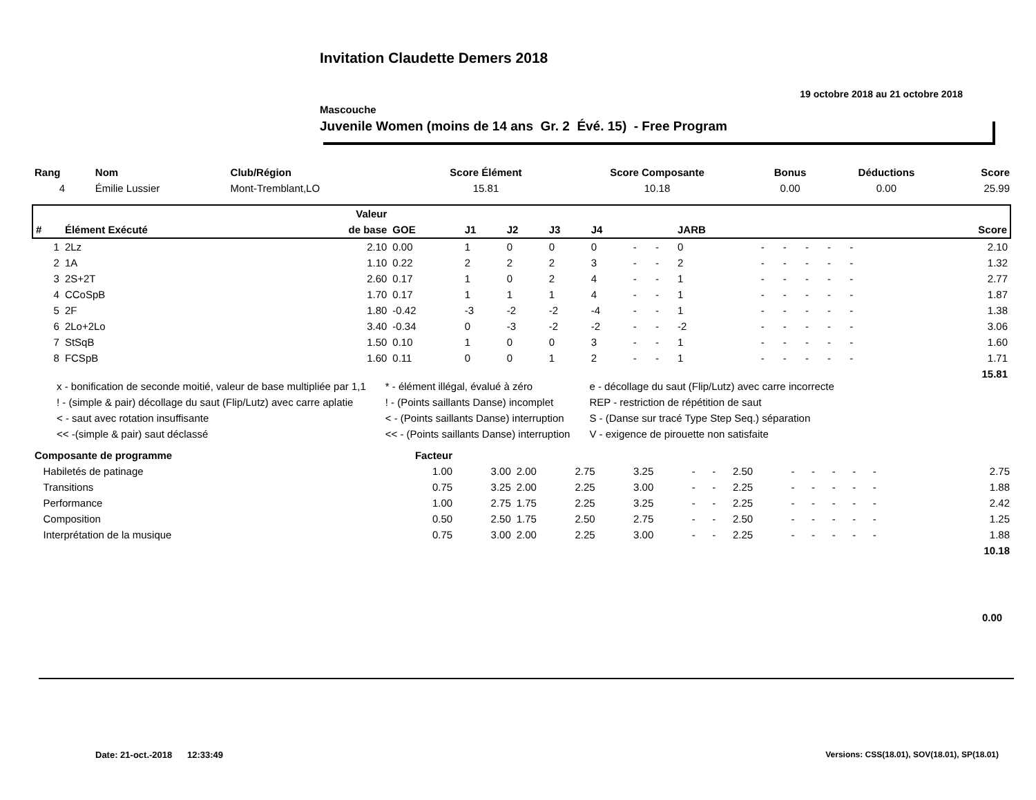Invitation Claudette Demers 2018
19 octobre 2018 au 21 octobre 2018
Mascouche
Juvenile Women (moins de 14 ans Gr. 2 Évé. 15) - Free Program
| Rang | Nom | Club/Région | Score Élément | Score Composante | Bonus | Déductions | Score |
| --- | --- | --- | --- | --- | --- | --- | --- |
| 4 | Émilie Lussier | Mont-Tremblant,LO | 15.81 | 10.18 | 0.00 | 0.00 | 25.99 |
| | | Valeur | | | | | | | | | | | | | | | | | | |
| --- | --- | --- | --- | --- | --- | --- | --- | --- | --- | --- | --- | --- | --- | --- | --- | --- | --- | --- | --- | --- |
| # | Élément Exécuté | de base | GOE | J1 | J2 | J3 | J4 | | | JARB | | | | | | | | | | Score |
| 1 | 2Lz | 2.10 | 0.00 | 1 | 0 | 0 | 0 | - | - | 0 | - | - | - | - | - | | | | | 2.10 |
| 2 | 1A | 1.10 | 0.22 | 2 | 2 | 2 | 3 | - | - | 2 | - | - | - | - | - | | | | | 1.32 |
| 3 | 2S+2T | 2.60 | 0.17 | 1 | 0 | 2 | 4 | - | - | 1 | - | - | - | - | - | | | | | 2.77 |
| 4 | CCoSpB | 1.70 | 0.17 | 1 | 1 | 1 | 4 | - | - | 1 | - | - | - | - | - | | | | | 1.87 |
| 5 | 2F | 1.80 | -0.42 | -3 | -2 | -2 | -4 | - | - | 1 | - | - | - | - | - | | | | | 1.38 |
| 6 | 2Lo+2Lo | 3.40 | -0.34 | 0 | -3 | -2 | -2 | - | - | -2 | - | - | - | - | - | | | | | 3.06 |
| 7 | StSqB | 1.50 | 0.10 | 1 | 0 | 0 | 3 | - | - | 1 | - | - | - | - | - | | | | | 1.60 |
| 8 | FCSpB | 1.60 | 0.11 | 0 | 0 | 1 | 2 | - | - | 1 | - | - | - | - | - | | | | | 1.71 |
| | | | | | | | | | | | | | | | | | | | | 15.81 |
x - bonification de seconde moitié, valeur de base multipliée par 1,1
! - (simple & pair) décollage du saut (Flip/Lutz) avec carre aplatie
< - saut avec rotation insuffisante
<< -(simple & pair) saut déclassé
* - élément illégal, évalué à zéro
! - (Points saillants Danse) incomplet
< - (Points saillants Danse) interruption
<< - (Points saillants Danse) interruption
e - décollage du saut (Flip/Lutz) avec carre incorrecte
REP - restriction de répétition de saut
S - (Danse sur tracé Type Step Seq.) séparation
V - exigence de pirouette non satisfaite
| Composante de programme | Facteur | | | | | | | | | | | | | | | | | |
| --- | --- | --- | --- | --- | --- | --- | --- | --- | --- | --- | --- | --- | --- | --- | --- | --- | --- | --- |
| Habiletés de patinage | 1.00 | 3.00 | 2.00 | 2.75 | 3.25 | - | - | 2.50 | - | - | - | - | - | | | | | 2.75 |
| Transitions | 0.75 | 3.25 | 2.00 | 2.25 | 3.00 | - | - | 2.25 | - | - | - | - | - | | | | | 1.88 |
| Performance | 1.00 | 2.75 | 1.75 | 2.25 | 3.25 | - | - | 2.25 | - | - | - | - | - | | | | | 2.42 |
| Composition | 0.50 | 2.50 | 1.75 | 2.50 | 2.75 | - | - | 2.50 | - | - | - | - | - | | | | | 1.25 |
| Interprétation de la musique | 0.75 | 3.00 | 2.00 | 2.25 | 3.00 | - | - | 2.25 | - | - | - | - | - | | | | | 1.88 |
| | | | | | | | | | | | | | | | | | | 10.18 |
0.00
Date: 21-oct.-2018 12:33:49
Versions: CSS(18.01), SOV(18.01), SP(18.01)